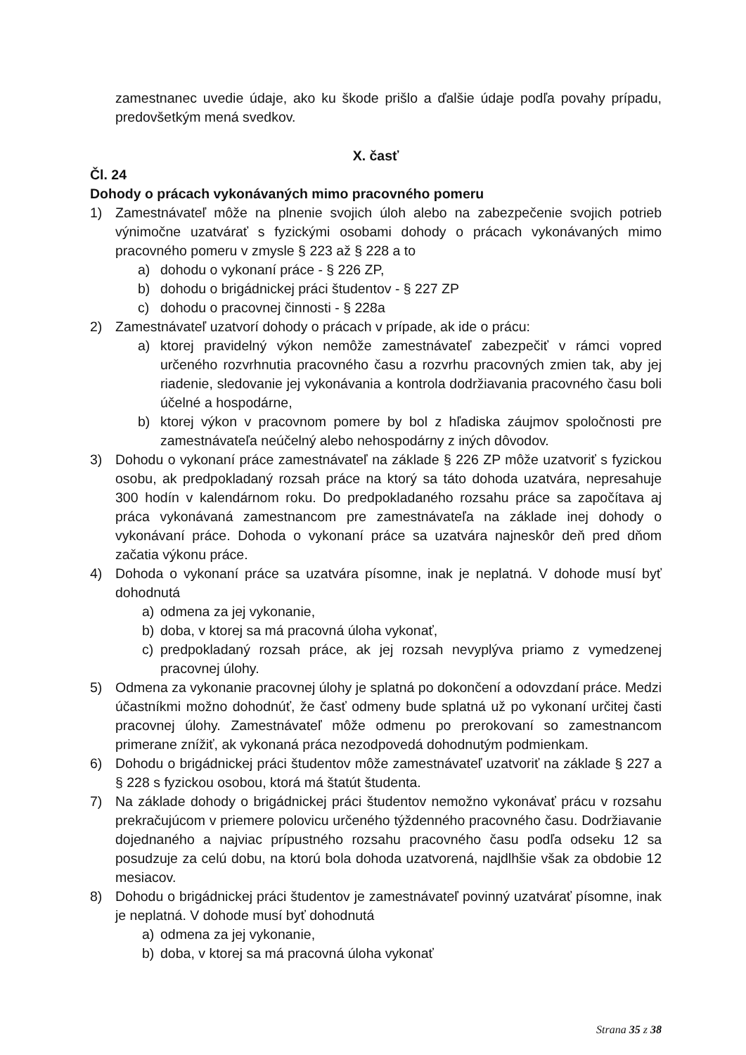zamestnanec uvedie údaje, ako ku škode prišlo a ďalšie údaje podľa povahy prípadu, predovšetkým mená svedkov.
X. časť
Čl. 24
Dohody o prácach vykonávaných mimo pracovného pomeru
1) Zamestnávateľ môže na plnenie svojich úloh alebo na zabezpečenie svojich potrieb výnimočne uzatvárať s fyzickými osobami dohody o prácach vykonávaných mimo pracovného pomeru v zmysle § 223 až § 228 a to
a) dohodu o vykonaní práce - § 226 ZP,
b) dohodu o brigádnickej práci študentov - § 227 ZP
c) dohodu o pracovnej činnosti - § 228a
2) Zamestnávateľ uzatvorí dohody o prácach v prípade, ak ide o prácu:
a) ktorej pravidelný výkon nemôže zamestnávateľ zabezpečiť v rámci vopred určeného rozvrhnutia pracovného času a rozvrhu pracovných zmien tak, aby jej riadenie, sledovanie jej vykonávania a kontrola dodržiavania pracovného času boli účelné a hospodárne,
b) ktorej výkon v pracovnom pomere by bol z hľadiska záujmov spoločnosti pre zamestnávateľa neúčelný alebo nehospodárny z iných dôvodov.
3) Dohodu o vykonaní práce zamestnávateľ na základe § 226 ZP môže uzatvoriť s fyzickou osobu, ak predpokladaný rozsah práce na ktorý sa táto dohoda uzatvára, nepresahuje 300 hodín v kalendárnom roku. Do predpokladaného rozsahu práce sa započítava aj práca vykonávaná zamestnancom pre zamestnávateľa na základe inej dohody o vykonávaní práce. Dohoda o vykonaní práce sa uzatvára najneskôr deň pred dňom začatia výkonu práce.
4) Dohoda o vykonaní práce sa uzatvára písomne, inak je neplatná. V dohode musí byť dohodnutá
a) odmena za jej vykonanie,
b) doba, v ktorej sa má pracovná úloha vykonať,
c) predpokladaný rozsah práce, ak jej rozsah nevyplýva priamo z vymedzenej pracovnej úlohy.
5) Odmena za vykonanie pracovnej úlohy je splatná po dokončení a odovzdaní práce. Medzi účastníkmi možno dohodnúť, že časť odmeny bude splatná už po vykonaní určitej časti pracovnej úlohy. Zamestnávateľ môže odmenu po prerokovaní so zamestnancom primerane znížiť, ak vykonaná práca nezodpovedá dohodnutým podmienkam.
6) Dohodu o brigádnickej práci študentov môže zamestnávateľ uzatvoriť na základe § 227 a § 228 s fyzickou osobou, ktorá má štatút študenta.
7) Na základe dohody o brigádnickej práci študentov nemožno vykonávať prácu v rozsahu prekračujúcom v priemere polovicu určeného týždenného pracovného času. Dodržiavanie dojednaného a najviac prípustného rozsahu pracovného času podľa odseku 12 sa posudzuje za celú dobu, na ktorú bola dohoda uzatvorená, najdlhšie však za obdobie 12 mesiacov.
8) Dohodu o brigádnickej práci študentov je zamestnávateľ povinný uzatvárať písomne, inak je neplatná. V dohode musí byť dohodnutá
a) odmena za jej vykonanie,
b) doba, v ktorej sa má pracovná úloha vykonať
Strana 35 z 38